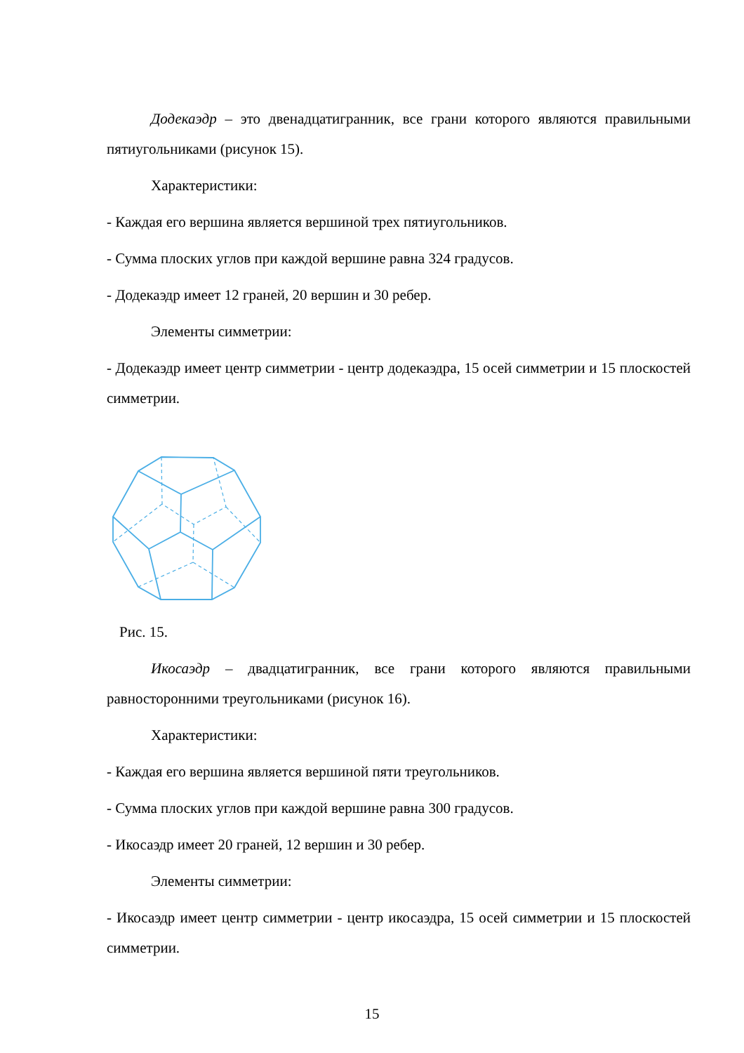Додекаэдр – это двенадцатигранник, все грани которого являются правильными пятиугольниками (рисунок 15).
Характеристики:
- Каждая его вершина является вершиной трех пятиугольников.
- Сумма плоских углов при каждой вершине равна 324 градусов.
- Додекаэдр имеет 12 граней, 20 вершин и 30 ребер.
Элементы симметрии:
- Додекаэдр имеет центр симметрии - центр додекаэдра, 15 осей симметрии и 15 плоскостей симметрии.
Рис. 15.
Икосаэдр – двадцатигранник, все грани которого являются правильными равносторонними треугольниками (рисунок 16).
Характеристики:
- Каждая его вершина является вершиной пяти треугольников.
- Сумма плоских углов при каждой вершине равна 300 градусов.
- Икосаэдр имеет 20 граней, 12 вершин и 30 ребер.
Элементы симметрии:
- Икосаэдр имеет центр симметрии - центр икосаэдра, 15 осей симметрии и 15 плоскостей симметрии.
15